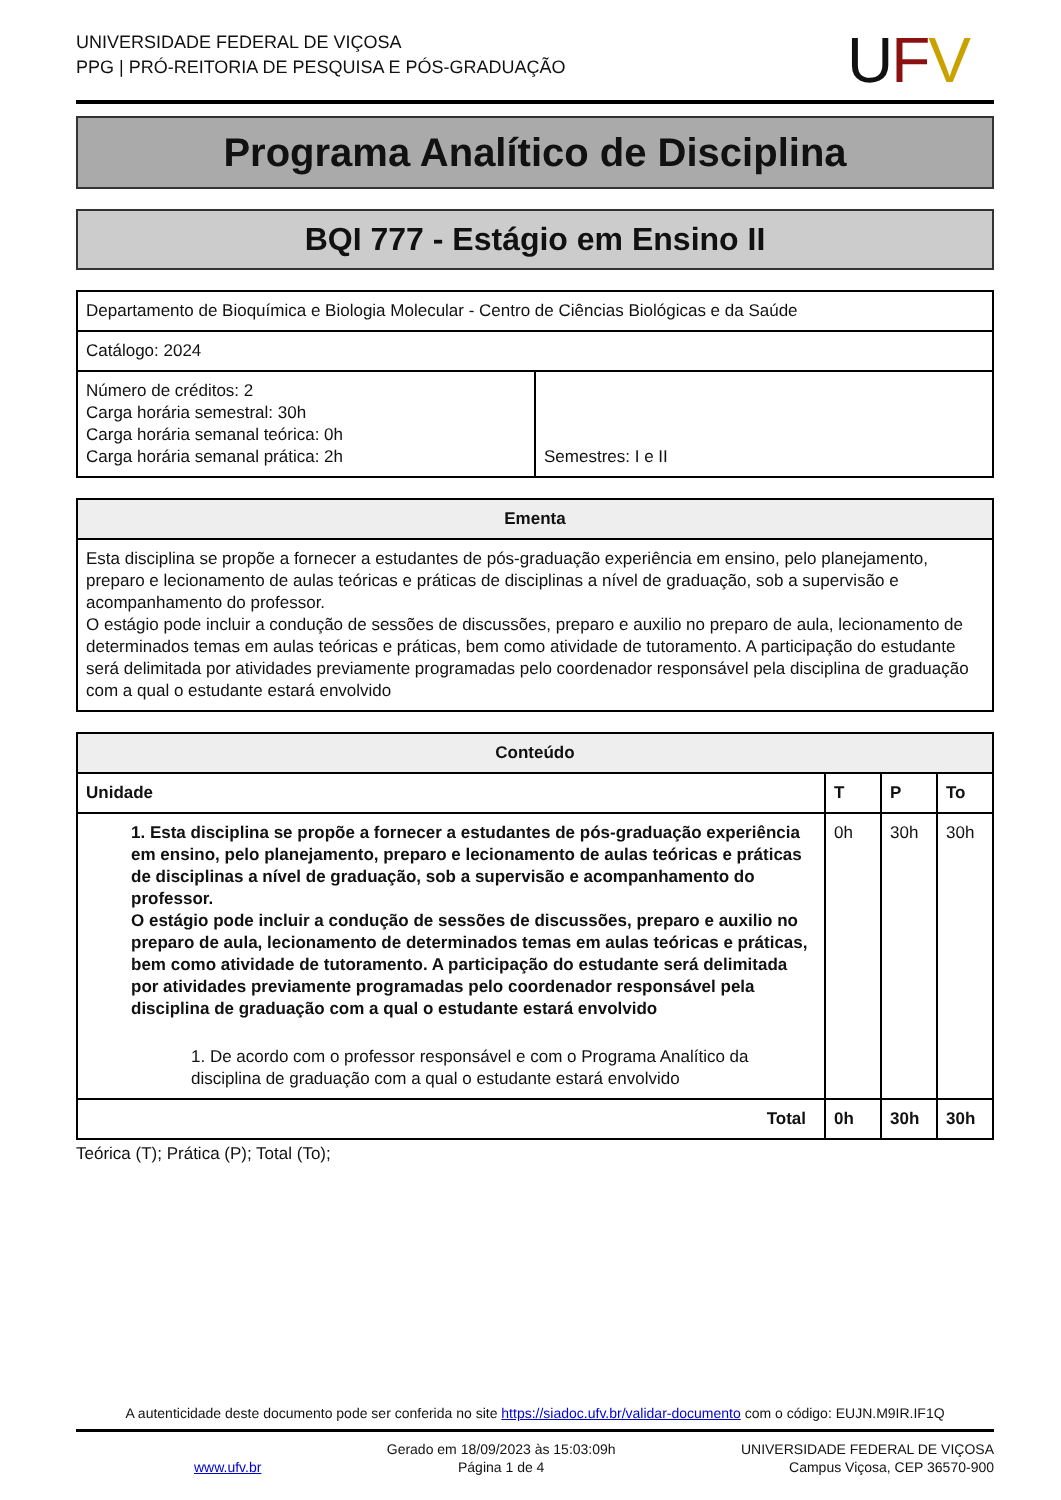UNIVERSIDADE FEDERAL DE VIÇOSA
PPG | PRÓ-REITORIA DE PESQUISA E PÓS-GRADUAÇÃO
UFV
Programa Analítico de Disciplina
BQI 777 - Estágio em Ensino II
| Departamento de Bioquímica e Biologia Molecular - Centro de Ciências Biológicas e da Saúde | |
| Catálogo: 2024 | |
| Número de créditos: 2 Carga horária semestral: 30h Carga horária semanal teórica: 0h Carga horária semanal prática: 2h | Semestres: I e II |
| Ementa |
| --- |
| Esta disciplina se propõe a fornecer a estudantes de pós-graduação experiência em ensino, pelo planejamento, preparo e lecionamento de aulas teóricas e práticas de disciplinas a nível de graduação, sob a supervisão e acompanhamento do professor. O estágio pode incluir a condução de sessões de discussões, preparo e auxilio no preparo de aula, lecionamento de determinados temas em aulas teóricas e práticas, bem como atividade de tutoramento. A participação do estudante será delimitada por atividades previamente programadas pelo coordenador responsável pela disciplina de graduação com a qual o estudante estará envolvido |
| Conteúdo | | | |
| --- | --- | --- | --- |
| Unidade | T | P | To |
| 1. Esta disciplina se propõe a fornecer a estudantes de pós-graduação experiência em ensino, pelo planejamento, preparo e lecionamento de aulas teóricas e práticas de disciplinas a nível de graduação, sob a supervisão e acompanhamento do professor. O estágio pode incluir a condução de sessões de discussões, preparo e auxilio no preparo de aula, lecionamento de determinados temas em aulas teóricas e práticas, bem como atividade de tutoramento. A participação do estudante será delimitada por atividades previamente programadas pelo coordenador responsável pela disciplina de graduação com a qual o estudante estará envolvido 1. De acordo com o professor responsável e com o Programa Analítico da disciplina de graduação com a qual o estudante estará envolvido | 0h | 30h | 30h |
| Total | 0h | 30h | 30h |
Teórica (T); Prática (P); Total (To);
A autenticidade deste documento pode ser conferida no site https://siadoc.ufv.br/validar-documento com o código: EUJN.M9IR.IF1Q
www.ufv.br
Gerado em 18/09/2023 às 15:03:09h
Página 1 de 4
UNIVERSIDADE FEDERAL DE VIÇOSA
Campus Viçosa, CEP 36570-900